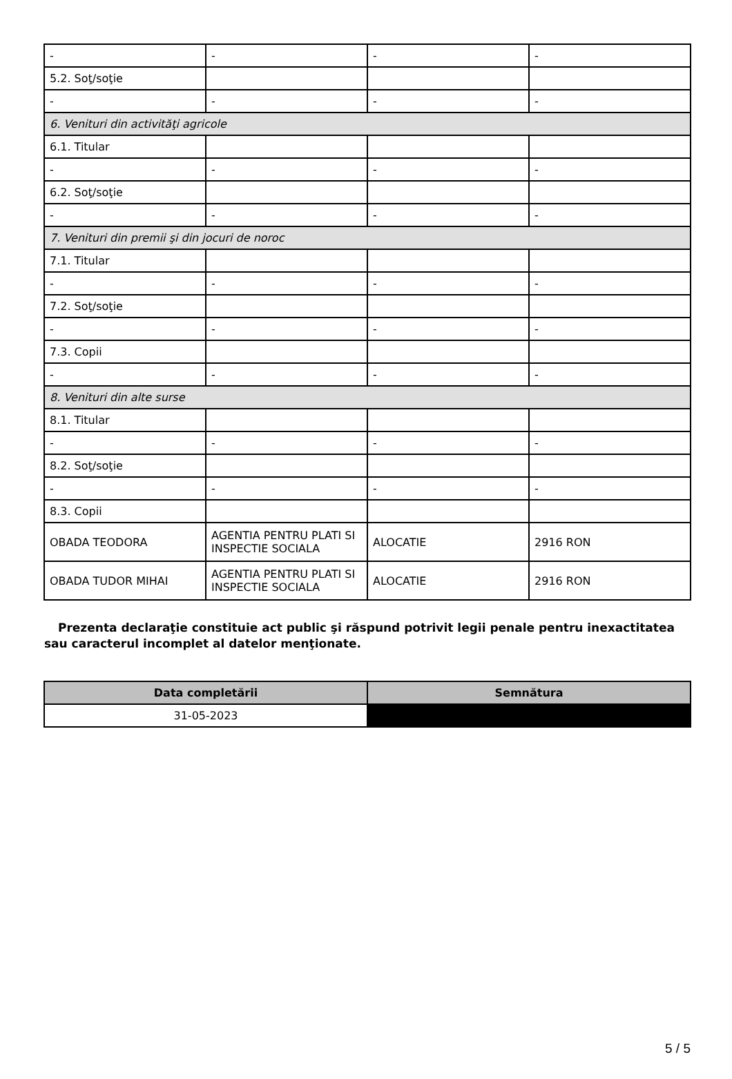| - | - | - | - |
| 5.2. Soţ/soţie | | | |
| - | - | - | - |
| 6. Venituri din activităţi agricole | | | |
| 6.1. Titular | | | |
| - | - | - | - |
| 6.2. Soţ/soţie | | | |
| - | - | - | - |
| 7. Venituri din premii şi din jocuri de noroc | | | |
| 7.1. Titular | | | |
| - | - | - | - |
| 7.2. Soţ/soţie | | | |
| - | - | - | - |
| 7.3. Copii | | | |
| - | - | - | - |
| 8. Venituri din alte surse | | | |
| 8.1. Titular | | | |
| - | - | - | - |
| 8.2. Soţ/soţie | | | |
| - | - | - | - |
| 8.3. Copii | | | |
| OBADA TEODORA | AGENTIA PENTRU PLATI SI INSPECTIE SOCIALA | ALOCATIE | 2916 RON |
| OBADA TUDOR MIHAI | AGENTIA PENTRU PLATI SI INSPECTIE SOCIALA | ALOCATIE | 2916 RON |
Prezenta declaraţie constituie act public şi răspund potrivit legii penale pentru inexactitatea sau caracterul incomplet al datelor menţionate.
| Data completării | Semnătura |
| --- | --- |
| 31-05-2023 | |
5 / 5